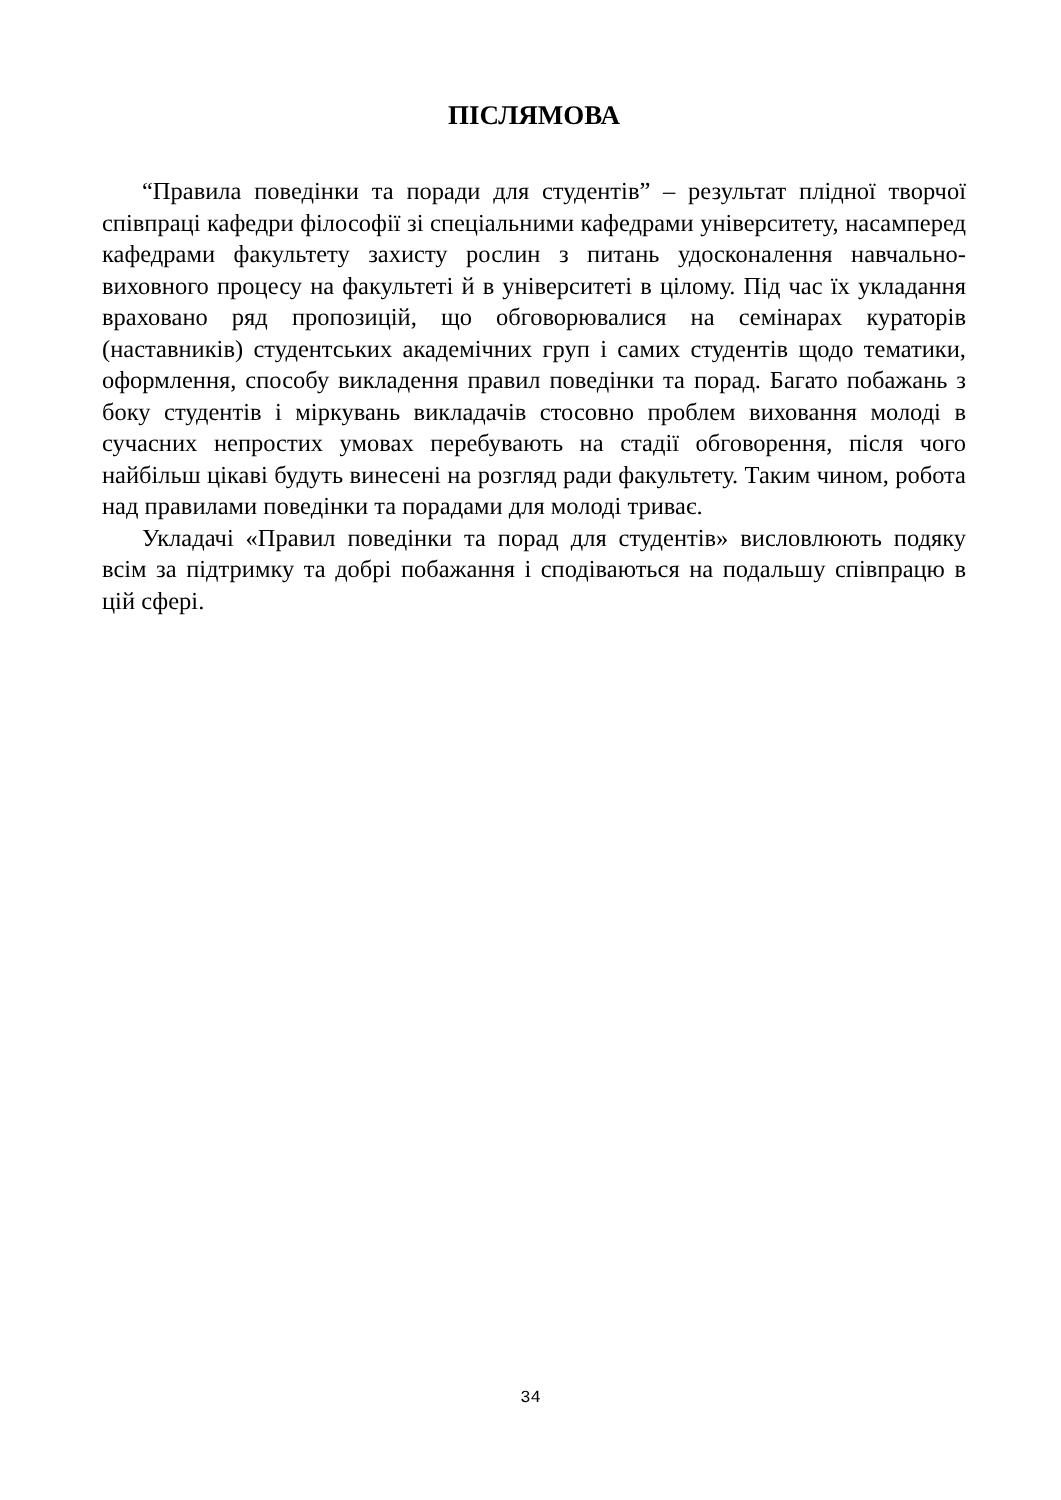ПІСЛЯМОВА
“Правила поведінки та поради для студентів” – результат плідної творчої співпраці кафедри філософії зі спеціальними кафедрами університету, насамперед кафедрами факультету захисту рослин з питань удосконалення навчально-виховного процесу на факультеті й в університеті в цілому. Під час їх укладання враховано ряд пропозицій, що обговорювалися на семінарах кураторів (наставників) студентських академічних груп і самих студентів щодо тематики, оформлення, способу викладення правил поведінки та порад. Багато побажань з боку студентів і міркувань викладачів стосовно проблем виховання молоді в сучасних непростих умовах перебувають на стадії обговорення, після чого найбільш цікаві будуть винесені на розгляд ради факультету. Таким чином, робота над правилами поведінки та порадами для молоді триває.
Укладачі «Правил поведінки та порад для студентів» висловлюють подяку всім за підтримку та добрі побажання і сподіваються на подальшу співпрацю в цій сфері.
34